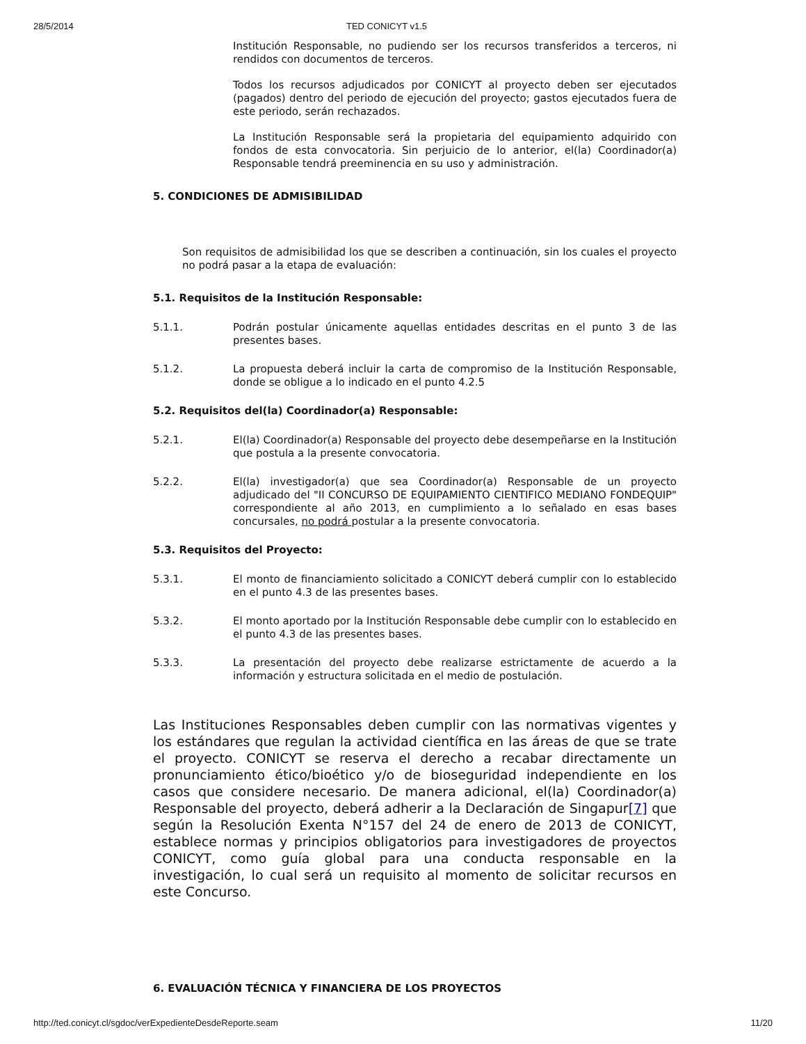28/5/2014 TED CONICYT v1.5
Institución Responsable, no pudiendo ser los recursos transferidos a terceros, ni rendidos con documentos de terceros.
Todos los recursos adjudicados por CONICYT al proyecto deben ser ejecutados (pagados) dentro del periodo de ejecución del proyecto; gastos ejecutados fuera de este periodo, serán rechazados.
La Institución Responsable será la propietaria del equipamiento adquirido con fondos de esta convocatoria. Sin perjuicio de lo anterior, el(la) Coordinador(a) Responsable tendrá preeminencia en su uso y administración.
5. CONDICIONES DE ADMISIBILIDAD
Son requisitos de admisibilidad los que se describen a continuación, sin los cuales el proyecto no podrá pasar a la etapa de evaluación:
5.1. Requisitos de la Institución Responsable:
5.1.1. Podrán postular únicamente aquellas entidades descritas en el punto 3 de las presentes bases.
5.1.2. La propuesta deberá incluir la carta de compromiso de la Institución Responsable, donde se obligue a lo indicado en el punto 4.2.5
5.2. Requisitos del(la) Coordinador(a) Responsable:
5.2.1. El(la) Coordinador(a) Responsable del proyecto debe desempeñarse en la Institución que postula a la presente convocatoria.
5.2.2. El(la) investigador(a) que sea Coordinador(a) Responsable de un proyecto adjudicado del "II CONCURSO DE EQUIPAMIENTO CIENTIFICO MEDIANO FONDEQUIP" correspondiente al año 2013, en cumplimiento a lo señalado en esas bases concursales, no podrá postular a la presente convocatoria.
5.3. Requisitos del Proyecto:
5.3.1. El monto de financiamiento solicitado a CONICYT deberá cumplir con lo establecido en el punto 4.3 de las presentes bases.
5.3.2. El monto aportado por la Institución Responsable debe cumplir con lo establecido en el punto 4.3 de las presentes bases.
5.3.3. La presentación del proyecto debe realizarse estrictamente de acuerdo a la información y estructura solicitada en el medio de postulación.
Las Instituciones Responsables deben cumplir con las normativas vigentes y los estándares que regulan la actividad científica en las áreas de que se trate el proyecto. CONICYT se reserva el derecho a recabar directamente un pronunciamiento ético/bioético y/o de bioseguridad independiente en los casos que considere necesario. De manera adicional, el(la) Coordinador(a) Responsable del proyecto, deberá adherir a la Declaración de Singapur[7] que según la Resolución Exenta N°157 del 24 de enero de 2013 de CONICYT, establece normas y principios obligatorios para investigadores de proyectos CONICYT, como guía global para una conducta responsable en la investigación, lo cual será un requisito al momento de solicitar recursos en este Concurso.
6. EVALUACIÓN TÉCNICA Y FINANCIERA DE LOS PROYECTOS
http://ted.conicyt.cl/sgdoc/verExpedienteDesdeReporte.seam 11/20